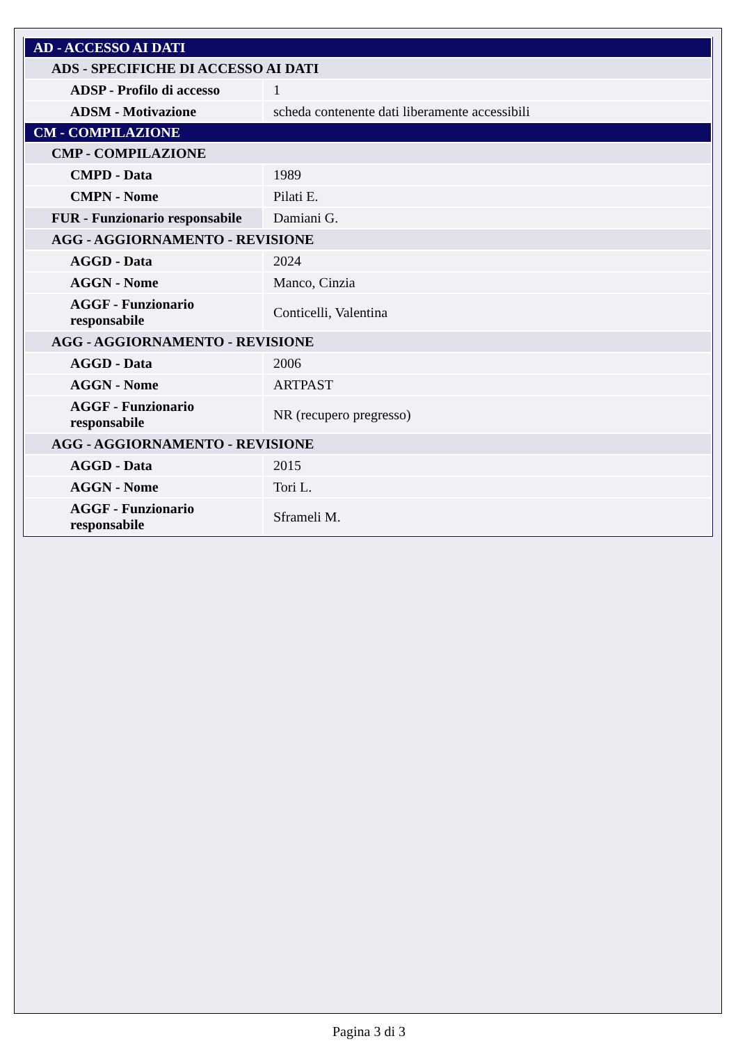| AD - ACCESSO AI DATI | |
| ADS - SPECIFICHE DI ACCESSO AI DATI | |
| ADSP - Profilo di accesso | 1 |
| ADSM - Motivazione | scheda contenente dati liberamente accessibili |
| CM - COMPILAZIONE | |
| CMP - COMPILAZIONE | |
| CMPD - Data | 1989 |
| CMPN - Nome | Pilati E. |
| FUR - Funzionario responsabile | Damiani G. |
| AGG - AGGIORNAMENTO - REVISIONE | |
| AGGD - Data | 2024 |
| AGGN - Nome | Manco, Cinzia |
| AGGF - Funzionario responsabile | Conticelli, Valentina |
| AGG - AGGIORNAMENTO - REVISIONE | |
| AGGD - Data | 2006 |
| AGGN - Nome | ARTPAST |
| AGGF - Funzionario responsabile | NR (recupero pregresso) |
| AGG - AGGIORNAMENTO - REVISIONE | |
| AGGD - Data | 2015 |
| AGGN - Nome | Tori L. |
| AGGF - Funzionario responsabile | Sframeli M. |
Pagina 3 di 3